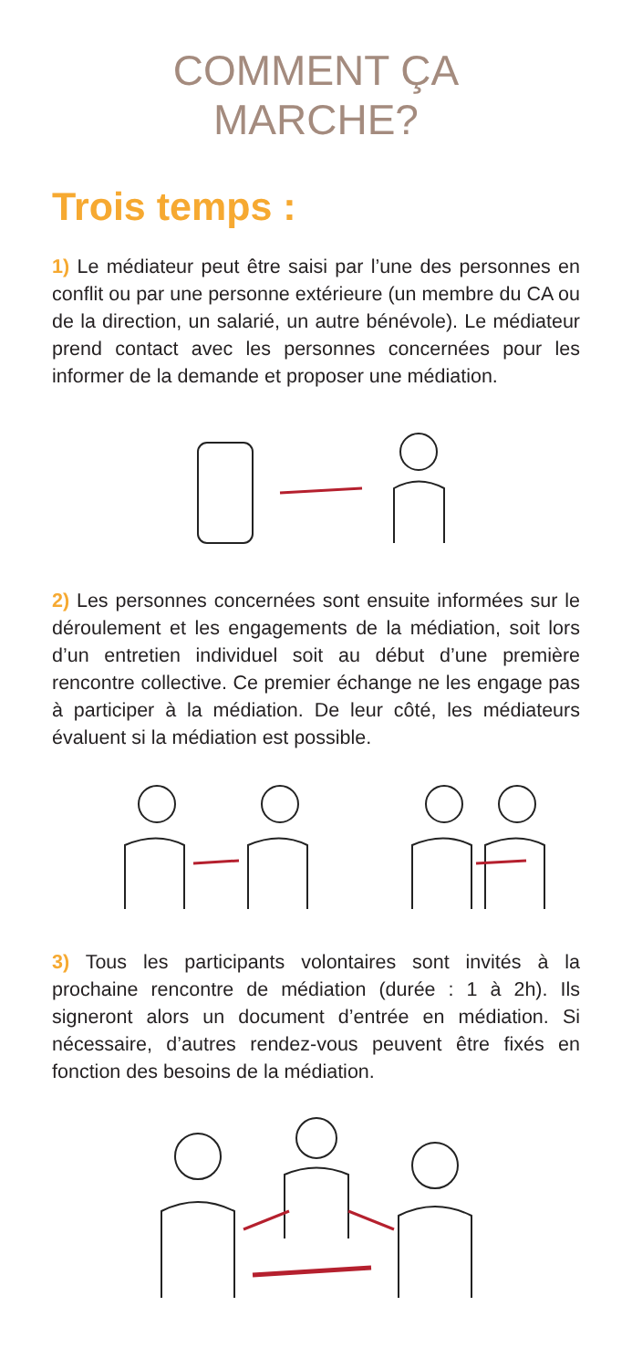COMMENT ÇA
MARCHE?
Trois temps :
1) Le médiateur peut être saisi par l’une des personnes en conflit ou par une personne extérieure (un membre du CA ou de la direction, un salarié, un autre bénévole). Le médiateur prend contact avec les personnes concernées pour les informer de la demande et proposer une médiation.
2) Les personnes concernées sont ensuite informées sur le déroulement et les engagements de la médiation, soit lors d’un entretien individuel soit au début d’une première rencontre collective. Ce premier échange ne les engage pas à participer à la médiation. De leur côté, les médiateurs évaluent si la médiation est possible.
3) Tous les participants volontaires sont invités à la prochaine rencontre de médiation (durée : 1 à 2h). Ils signeront alors un document d’entrée en médiation. Si nécessaire, d’autres rendez-vous peuvent être fixés en fonction des besoins de la médiation.